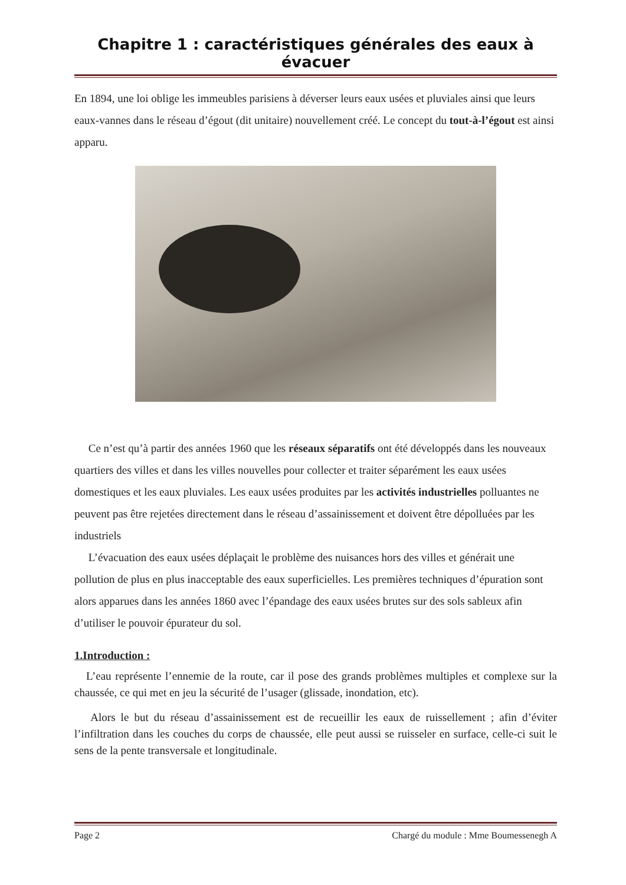Chapitre 1 : caractéristiques générales des eaux à évacuer
En 1894, une loi oblige les immeubles parisiens à déverser leurs eaux usées et pluviales ainsi que leurs eaux-vannes dans le réseau d’égout (dit unitaire) nouvellement créé. Le concept du tout-à-l’égout est ainsi apparu.
Ce n’est qu’à partir des années 1960 que les réseaux séparatifs ont été développés dans les nouveaux quartiers des villes et dans les villes nouvelles pour collecter et traiter séparément les eaux usées domestiques et les eaux pluviales. Les eaux usées produites par les activités industrielles polluantes ne peuvent pas être rejetées directement dans le réseau d’assainissement et doivent être dépolluées par les industriels
L’évacuation des eaux usées déplaçait le problème des nuisances hors des villes et générait une pollution de plus en plus inacceptable des eaux superficielles. Les premières techniques d’épuration sont alors apparues dans les années 1860 avec l’épandage des eaux usées brutes sur des sols sableux afin d’utiliser le pouvoir épurateur du sol.
1.Introduction :
L’eau représente l’ennemie de la route, car il pose des grands problèmes multiples et complexe sur la chaussée, ce qui met en jeu la sécurité de l’usager (glissade, inondation, etc).
Alors le but du réseau d’assainissement est de recueillir les eaux de ruissellement ; afin d’éviter l’infiltration dans les couches du corps de chaussée, elle peut aussi se ruisseler en surface, celle-ci suit le sens de la pente transversale et longitudinale.
Page 2 Chargé du module : Mme Boumessenegh A